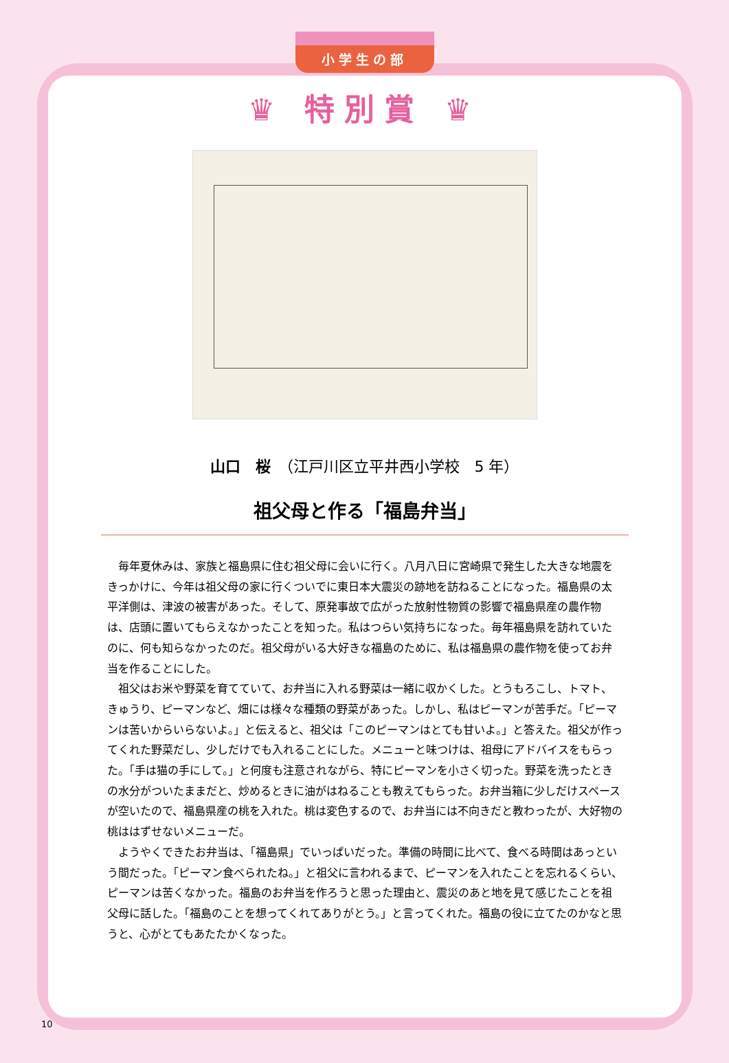小学生の部
♛ 特別賞 ♛
山口　桜　（江戸川区立平井西小学校　5 年）
祖父母と作る「福島弁当」
毎年夏休みは、家族と福島県に住む祖父母に会いに行く。八月八日に宮崎県で発生した大きな地震をきっかけに、今年は祖父母の家に行くついでに東日本大震災の跡地を訪ねることになった。福島県の太平洋側は、津波の被害があった。そして、原発事故で広がった放射性物質の影響で福島県産の農作物は、店頭に置いてもらえなかったことを知った。私はつらい気持ちになった。毎年福島県を訪れていたのに、何も知らなかったのだ。祖父母がいる大好きな福島のために、私は福島県の農作物を使ってお弁当を作ることにした。
祖父はお米や野菜を育てていて、お弁当に入れる野菜は一緒に収かくした。とうもろこし、トマト、きゅうり、ピーマンなど、畑には様々な種類の野菜があった。しかし、私はピーマンが苦手だ。「ピーマンは苦いからいらないよ。」と伝えると、祖父は「このピーマンはとても甘いよ。」と答えた。祖父が作ってくれた野菜だし、少しだけでも入れることにした。メニューと味つけは、祖母にアドバイスをもらった。「手は猫の手にして。」と何度も注意されながら、特にピーマンを小さく切った。野菜を洗ったときの水分がついたままだと、炒めるときに油がはねることも教えてもらった。お弁当箱に少しだけスペースが空いたので、福島県産の桃を入れた。桃は変色するので、お弁当には不向きだと教わったが、大好物の桃ははずせないメニューだ。
ようやくできたお弁当は、「福島県」でいっぱいだった。準備の時間に比べて、食べる時間はあっという間だった。「ピーマン食べられたね。」と祖父に言われるまで、ピーマンを入れたことを忘れるくらい、ピーマンは苦くなかった。福島のお弁当を作ろうと思った理由と、震災のあと地を見て感じたことを祖父母に話した。「福島のことを想ってくれてありがとう。」と言ってくれた。福島の役に立てたのかなと思うと、心がとてもあたたかくなった。
10